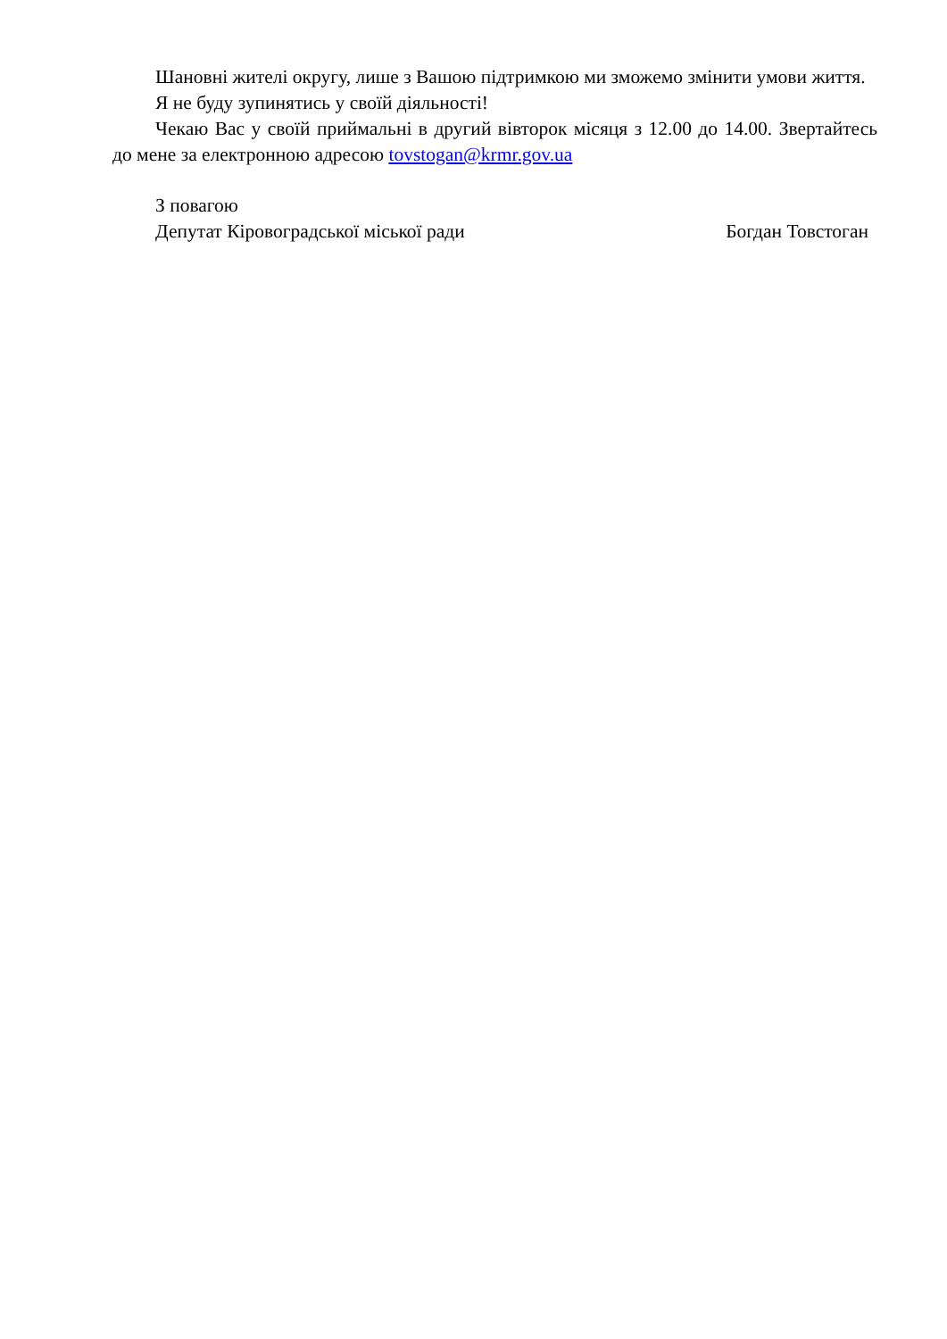Шановні жителі округу, лише з Вашою підтримкою ми зможемо змінити умови життя.
Я не буду зупинятись у своїй діяльності!
Чекаю Вас у своїй приймальні в другий вівторок місяця з 12.00 до 14.00. Звертайтесь до мене за електронною адресою tovstogan@krmr.gov.ua
З повагою
Депутат Кіровоградської міської ради Богдан Товстоган